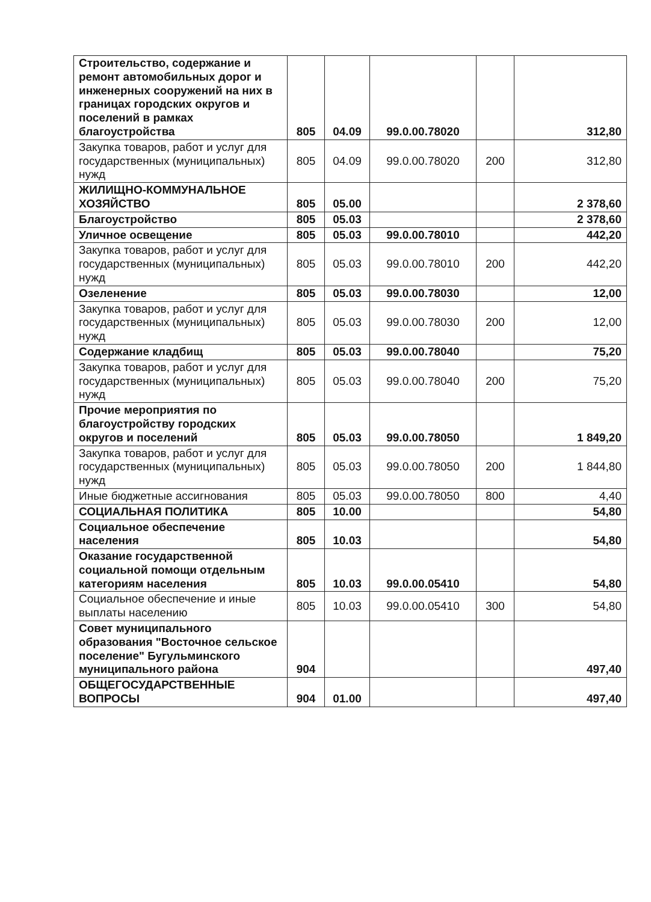| Строительство, содержание и ремонт автомобильных дорог и инженерных сооружений на них в границах городских округов и поселений в рамках благоустройства | 805 | 04.09 | 99.0.00.78020 | | 312,80 |
| Закупка товаров, работ и услуг для государственных (муниципальных) нужд | 805 | 04.09 | 99.0.00.78020 | 200 | 312,80 |
| ЖИЛИЩНО-КОММУНАЛЬНОЕ ХОЗЯЙСТВО | 805 | 05.00 | | | 2 378,60 |
| Благоустройство | 805 | 05.03 | | | 2 378,60 |
| Уличное освещение | 805 | 05.03 | 99.0.00.78010 | | 442,20 |
| Закупка товаров, работ и услуг для государственных (муниципальных) нужд | 805 | 05.03 | 99.0.00.78010 | 200 | 442,20 |
| Озеленение | 805 | 05.03 | 99.0.00.78030 | | 12,00 |
| Закупка товаров, работ и услуг для государственных (муниципальных) нужд | 805 | 05.03 | 99.0.00.78030 | 200 | 12,00 |
| Содержание кладбищ | 805 | 05.03 | 99.0.00.78040 | | 75,20 |
| Закупка товаров, работ и услуг для государственных (муниципальных) нужд | 805 | 05.03 | 99.0.00.78040 | 200 | 75,20 |
| Прочие мероприятия по благоустройству городских округов и поселений | 805 | 05.03 | 99.0.00.78050 | | 1 849,20 |
| Закупка товаров, работ и услуг для государственных (муниципальных) нужд | 805 | 05.03 | 99.0.00.78050 | 200 | 1 844,80 |
| Иные бюджетные ассигнования | 805 | 05.03 | 99.0.00.78050 | 800 | 4,40 |
| СОЦИАЛЬНАЯ ПОЛИТИКА | 805 | 10.00 | | | 54,80 |
| Социальное обеспечение населения | 805 | 10.03 | | | 54,80 |
| Оказание государственной социальной помощи отдельным категориям населения | 805 | 10.03 | 99.0.00.05410 | | 54,80 |
| Социальное обеспечение и иные выплаты населению | 805 | 10.03 | 99.0.00.05410 | 300 | 54,80 |
| Совет муниципального образования "Восточное сельское поселение" Бугульминского муниципального района | 904 | | | | 497,40 |
| ОБЩЕГОСУДАРСТВЕННЫЕ ВОПРОСЫ | 904 | 01.00 | | | 497,40 |